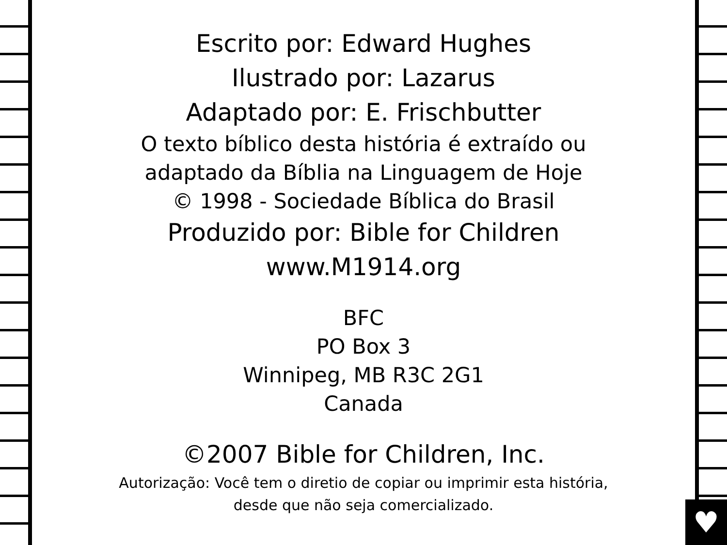♥
Escrito por: Edward Hughes
Ilustrado por: Lazarus
Adaptado por: E. Frischbutter
O texto bíblico desta história é extraído ou
adaptado da Bíblia na Linguagem de Hoje
© 1998 - Sociedade Bíblica do Brasil
Produzido por: Bible for Children
www.M1914.org
BFC
PO Box 3
Winnipeg, MB R3C 2G1
Canada
©2007 Bible for Children, Inc.
Autorização: Você tem o diretio de copiar ou imprimir esta história,
desde que não seja comercializado.